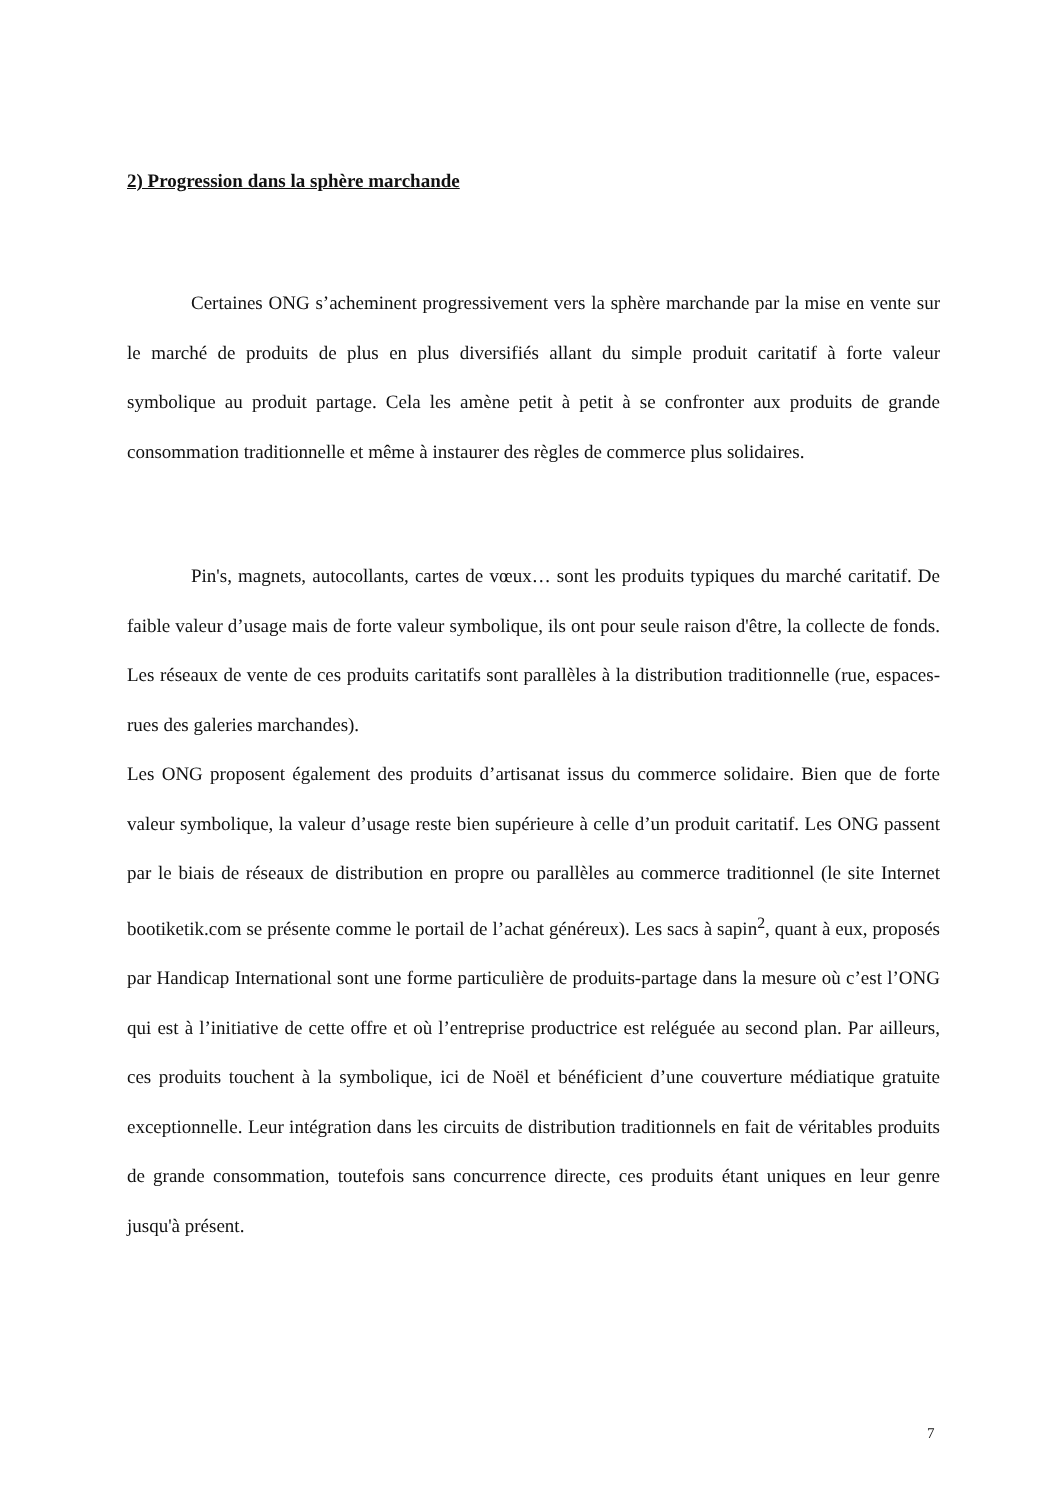2) Progression dans la sphère marchande
Certaines ONG s’acheminent progressivement vers la sphère marchande par la mise en vente sur le marché de produits de plus en plus diversifiés allant du simple produit caritatif à forte valeur symbolique au produit partage. Cela les amène petit à petit à se confronter aux produits de grande consommation traditionnelle et même à instaurer des règles de commerce plus solidaires.
Pin's, magnets, autocollants, cartes de vœux… sont les produits typiques du marché caritatif. De faible valeur d’usage mais de forte valeur symbolique, ils ont pour seule raison d'être, la collecte de fonds. Les réseaux de vente de ces produits caritatifs sont parallèles à la distribution traditionnelle (rue, espaces-rues des galeries marchandes).
Les ONG proposent également des produits d’artisanat issus du commerce solidaire. Bien que de forte valeur symbolique, la valeur d’usage reste bien supérieure à celle d’un produit caritatif. Les ONG passent par le biais de réseaux de distribution en propre ou parallèles au commerce traditionnel (le site Internet bootiketik.com se présente comme le portail de l’achat généreux). Les sacs à sapin<sup>2</sup>, quant à eux, proposés par Handicap International sont une forme particulière de produits-partage dans la mesure où c’est l’ONG qui est à l’initiative de cette offre et où l’entreprise productrice est reléguée au second plan. Par ailleurs, ces produits touchent à la symbolique, ici de Noël et bénéficient d’une couverture médiatique gratuite exceptionnelle. Leur intégration dans les circuits de distribution traditionnels en fait de véritables produits de grande consommation, toutefois sans concurrence directe, ces produits étant uniques en leur genre jusqu'à présent.
7